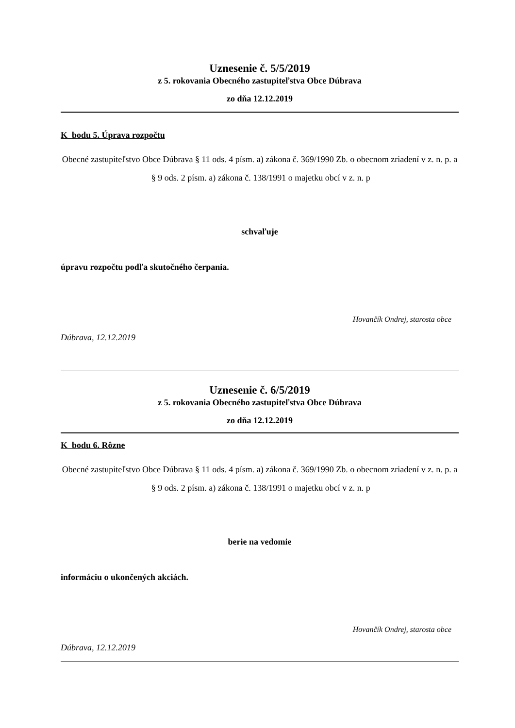Uznesenie č. 5/5/2019
z 5. rokovania Obecného zastupiteľstva Obce Dúbrava
zo dňa 12.12.2019
K bodu 5. Úprava rozpočtu
Obecné zastupiteľstvo Obce Dúbrava § 11 ods. 4 písm. a) zákona č. 369/1990 Zb. o obecnom zriadení v z. n. p. a § 9 ods. 2 písm. a) zákona č. 138/1991 o majetku obcí v z. n. p
schvaľuje
úpravu rozpočtu podľa skutočného čerpania.
Hovančík Ondrej, starosta obce
Dúbrava, 12.12.2019
Uznesenie č. 6/5/2019
z 5. rokovania Obecného zastupiteľstva Obce Dúbrava
zo dňa 12.12.2019
K bodu 6. Rôzne
Obecné zastupiteľstvo Obce Dúbrava § 11 ods. 4 písm. a) zákona č. 369/1990 Zb. o obecnom zriadení v z. n. p. a § 9 ods. 2 písm. a) zákona č. 138/1991 o majetku obcí v z. n. p
berie na vedomie
informáciu o ukončených akciách.
Hovančík Ondrej, starosta obce
Dúbrava, 12.12.2019